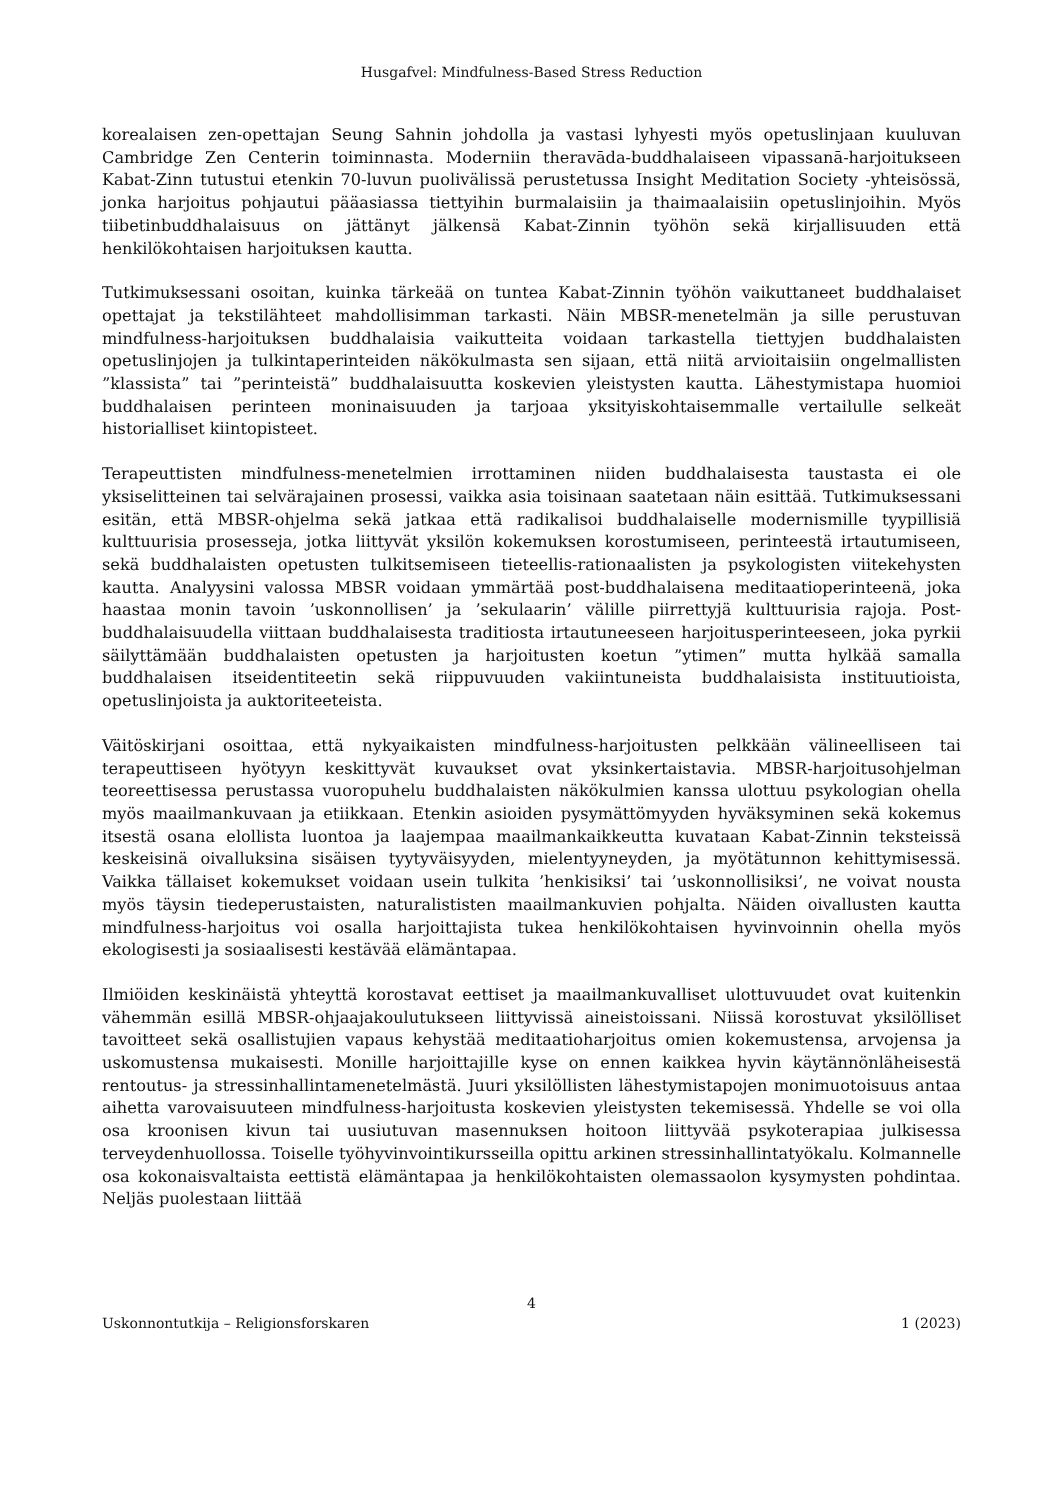Husgafvel: Mindfulness-Based Stress Reduction
korealaisen zen-opettajan Seung Sahnin johdolla ja vastasi lyhyesti myös opetuslinjaan kuulu­van Cambridge Zen Centerin toiminnasta. Moderniin theravāda-buddhalaiseen vipassanā-har­joitukseen Kabat-Zinn tutustui etenkin 70-luvun puolivälissä perustetussa Insight Meditation Society -yhteisössä, jonka harjoitus pohjautui pääasiassa tiettyihin burmalaisiin ja thaimaalai­siin opetuslinjoihin. Myös tiibetinbuddhalaisuus on jättänyt jälkensä Kabat-Zinnin työhön sekä kirjallisuuden että henkilökohtaisen harjoituksen kautta.
Tutkimuksessani osoitan, kuinka tärkeää on tuntea Kabat-Zinnin työhön vaikuttaneet buddha­laiset opettajat ja tekstilähteet mahdollisimman tarkasti. Näin MBSR-menetelmän ja sille pe­rustuvan mindfulness-harjoituksen buddhalaisia vaikutteita voidaan tarkastella tiettyjen buddhalaisten opetuslinjojen ja tulkintaperinteiden näkökulmasta sen sijaan, että niitä arvioi­taisiin ongelmallisten ”klassista” tai ”perinteistä” buddhalaisuutta koskevien yleistysten kautta. Lähestymistapa huomioi buddhalaisen perinteen moninaisuuden ja tarjoaa yksityiskohtaisem­malle vertailulle selkeät historialliset kiintopisteet.
Terapeuttisten mindfulness-menetelmien irrottaminen niiden buddhalaisesta taustasta ei ole yksiselitteinen tai selvärajainen prosessi, vaikka asia toisinaan saatetaan näin esittää. Tutki­muksessani esitän, että MBSR-ohjelma sekä jatkaa että radikalisoi buddhalaiselle modernis­mille tyypillisiä kulttuurisia prosesseja, jotka liittyvät yksilön kokemuksen korostumiseen, pe­rinteestä irtautumiseen, sekä buddhalaisten opetusten tulkitsemiseen tieteellis-rationaalisten ja psykologisten viitekehysten kautta. Analyysini valossa MBSR voidaan ymmärtää post-budd­halaisena meditaatioperinteenä, joka haastaa monin tavoin ’uskonnollisen’ ja ’sekulaarin’ vä­lille piirrettyjä kulttuurisia rajoja. Post-buddhalaisuudella viittaan buddhalaisesta traditiosta irtautuneeseen harjoitusperinteeseen, joka pyrkii säilyttämään buddhalaisten opetusten ja harjoitusten koetun ”ytimen” mutta hylkää samalla buddhalaisen itseidentiteetin sekä riippu­vuuden vakiintuneista buddhalaisista instituutioista, opetuslinjoista ja auktoriteeteista.
Väitöskirjani osoittaa, että nykyaikaisten mindfulness-harjoitusten pelkkään välineelliseen tai terapeuttiseen hyötyyn keskittyvät kuvaukset ovat yksinkertaistavia. MBSR-harjoitusohjelman teoreettisessa perustassa vuoropuhelu buddhalaisten näkökulmien kanssa ulottuu psykolo­gian ohella myös maailmankuvaan ja etiikkaan. Etenkin asioiden pysymättömyyden hyväksy­minen sekä kokemus itsestä osana elollista luontoa ja laajempaa maailmankaikkeutta kuvataan Kabat-Zinnin teksteissä keskeisinä oivalluksina sisäisen tyytyväisyyden, mielentyyneyden, ja myötätunnon kehittymisessä. Vaikka tällaiset kokemukset voidaan usein tulkita ’henkisiksi’ tai ’uskonnollisiksi’, ne voivat nousta myös täysin tiedeperustaisten, naturalististen maailman­kuvien pohjalta. Näiden oivallusten kautta mindfulness-harjoitus voi osalla harjoittajista tukea henkilökohtaisen hyvinvoinnin ohella myös ekologisesti ja sosiaalisesti kestävää elämäntapaa.
Ilmiöiden keskinäistä yhteyttä korostavat eettiset ja maailmankuvalliset ulottuvuudet ovat kui­tenkin vähemmän esillä MBSR-ohjaajakoulutukseen liittyvissä aineistoissani. Niissä korostuvat yksilölliset tavoitteet sekä osallistujien vapaus kehystää meditaatioharjoitus omien kokemus­tensa, arvojensa ja uskomustensa mukaisesti. Monille harjoittajille kyse on ennen kaikkea hyvin käytännönläheisestä rentoutus- ja stressinhallintamenetelmästä. Juuri yksilöllisten lähestymis­tapojen monimuotoisuus antaa aihetta varovaisuuteen mindfulness-harjoitusta koskevien yleistysten tekemisessä. Yhdelle se voi olla osa kroonisen kivun tai uusiutuvan masennuksen hoitoon liittyvää psykoterapiaa julkisessa terveydenhuollossa. Toiselle työhyvinvointikurs­seilla opittu arkinen stressinhallintatyökalu. Kolmannelle osa kokonaisvaltaista eettistä elä­mäntapaa ja henkilökohtaisten olemassaolon kysymysten pohdintaa. Neljäs puolestaan liittää
4
Uskonnontutkija – Religionsforskaren 1 (2023)